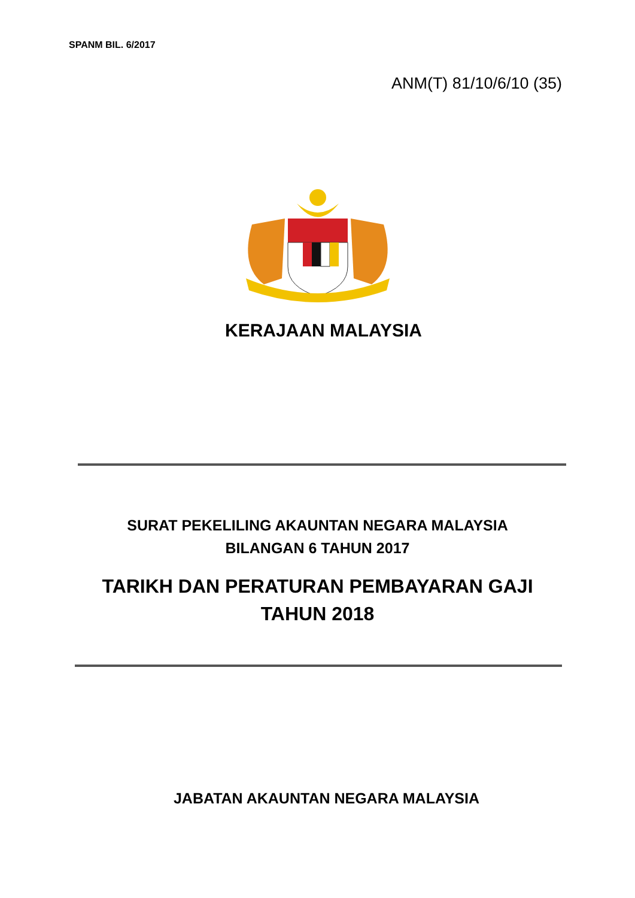SPANM BIL. 6/2017
ANM(T) 81/10/6/10 (35)
KERAJAAN MALAYSIA
SURAT PEKELILING AKAUNTAN NEGARA MALAYSIA
BILANGAN 6 TAHUN 2017
TARIKH DAN PERATURAN PEMBAYARAN GAJI
TAHUN 2018
JABATAN AKAUNTAN NEGARA MALAYSIA